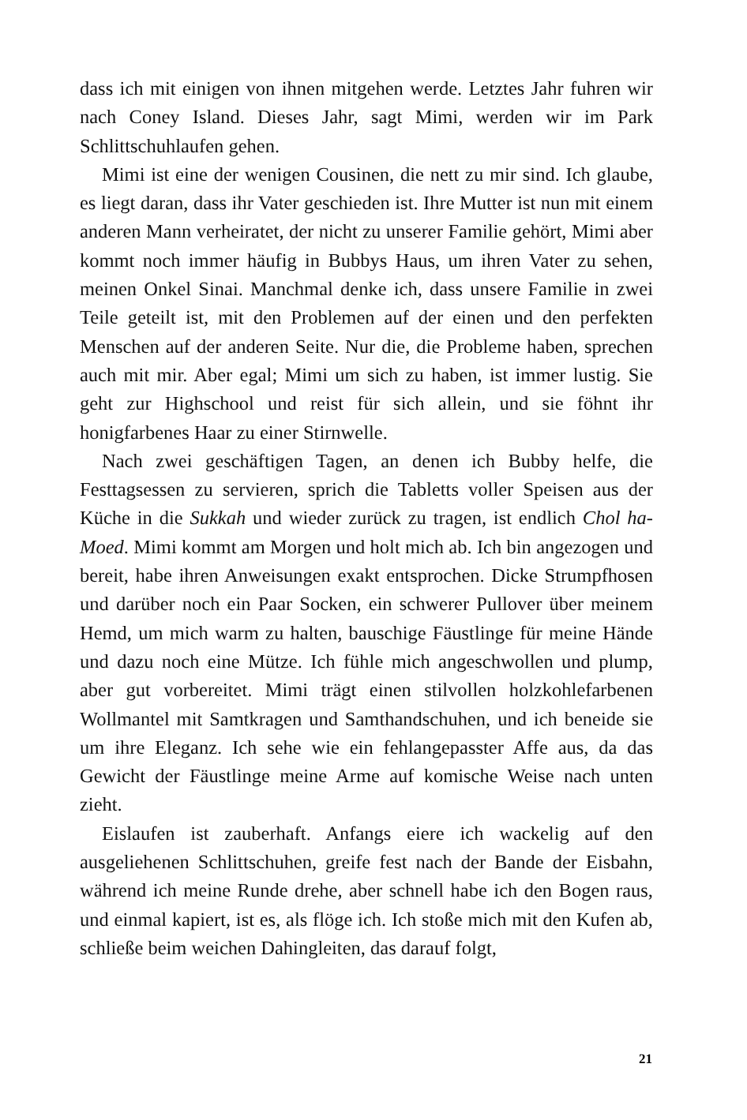dass ich mit einigen von ihnen mitgehen werde. Letztes Jahr fuhren wir nach Coney Island. Dieses Jahr, sagt Mimi, werden wir im Park Schlittschuhlaufen gehen.
Mimi ist eine der wenigen Cousinen, die nett zu mir sind. Ich glaube, es liegt daran, dass ihr Vater geschieden ist. Ihre Mutter ist nun mit einem anderen Mann verheiratet, der nicht zu unserer Familie gehört, Mimi aber kommt noch immer häufig in Bubbys Haus, um ihren Vater zu sehen, meinen Onkel Sinai. Manchmal denke ich, dass unsere Familie in zwei Teile geteilt ist, mit den Problemen auf der einen und den perfekten Menschen auf der anderen Seite. Nur die, die Probleme haben, sprechen auch mit mir. Aber egal; Mimi um sich zu haben, ist immer lustig. Sie geht zur Highschool und reist für sich allein, und sie föhnt ihr honigfarbenes Haar zu einer Stirnwelle.
Nach zwei geschäftigen Tagen, an denen ich Bubby helfe, die Festtagsessen zu servieren, sprich die Tabletts voller Speisen aus der Küche in die Sukkah und wieder zurück zu tragen, ist endlich Chol ha-Moed. Mimi kommt am Morgen und holt mich ab. Ich bin angezogen und bereit, habe ihren Anweisungen exakt entsprochen. Dicke Strumpfhosen und darüber noch ein Paar Socken, ein schwerer Pullover über meinem Hemd, um mich warm zu halten, bauschige Fäustlinge für meine Hände und dazu noch eine Mütze. Ich fühle mich angeschwollen und plump, aber gut vorbereitet. Mimi trägt einen stilvollen holzkohlefarbenen Wollmantel mit Samtkragen und Samthandschuhen, und ich beneide sie um ihre Eleganz. Ich sehe wie ein fehlangepasster Affe aus, da das Gewicht der Fäustlinge meine Arme auf komische Weise nach unten zieht.
Eislaufen ist zauberhaft. Anfangs eiere ich wackelig auf den ausgeliehenen Schlittschuhen, greife fest nach der Bande der Eisbahn, während ich meine Runde drehe, aber schnell habe ich den Bogen raus, und einmal kapiert, ist es, als flöge ich. Ich stoße mich mit den Kufen ab, schließe beim weichen Dahingleiten, das darauf folgt,
21